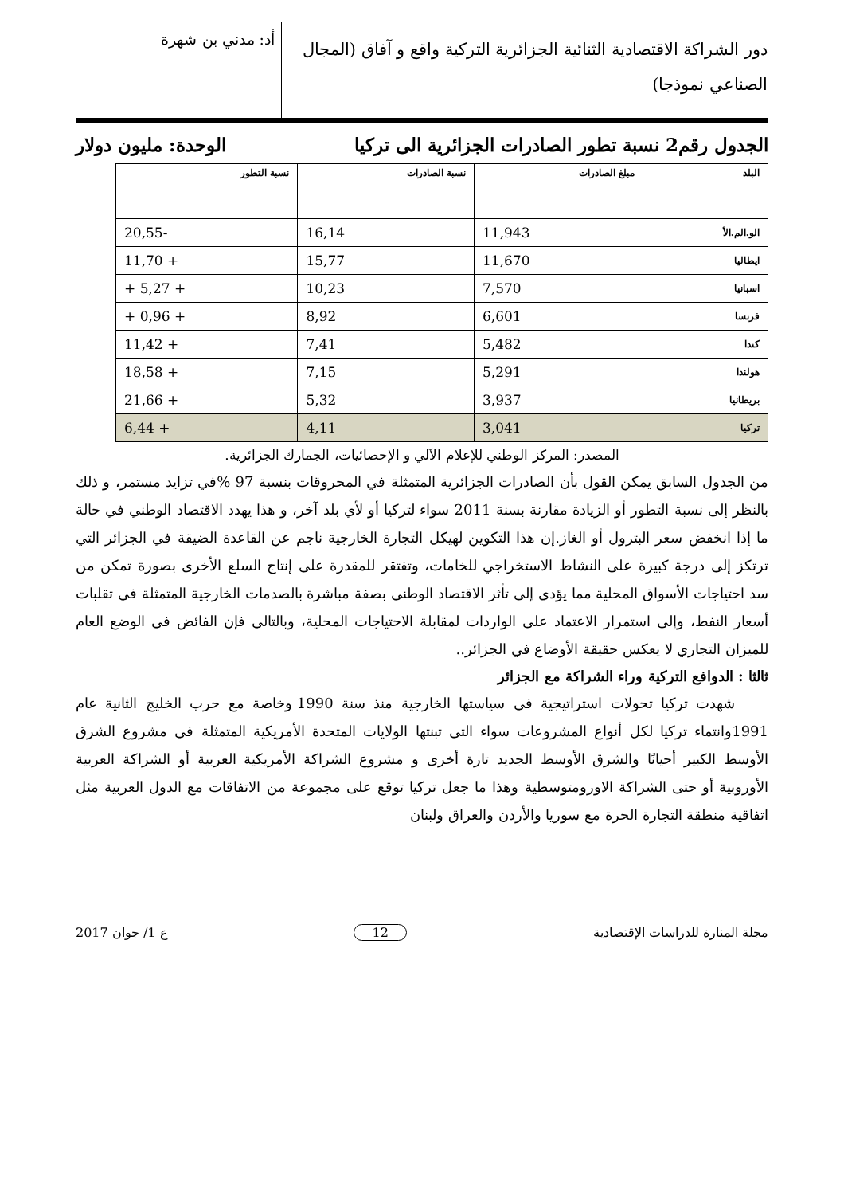دور الشراكة الاقتصادية الثنائية الجزائرية التركية واقع و آفاق (المجال الصناعي نموذجا)
أد: مدني بن شهرة
الجدول رقم2 نسبة تطور الصادرات الجزائرية الى تركيا الوحدة: مليون دولار
| البلد | مبلغ الصادرات | نسبة الصادرات | نسبة التطور |
| --- | --- | --- | --- |
| الو.الم.الأ | 11,943 | 16,14 | -20,55 |
| ايطاليا | 11,670 | 15,77 | + 11,70 |
| اسبانيا | 7,570 | 10,23 | + 5,27 + |
| فرنسا | 6,601 | 8,92 | + 0,96 + |
| كندا | 5,482 | 7,41 | + 11,42 |
| هولندا | 5,291 | 7,15 | + 18,58 |
| بريطانيا | 3,937 | 5,32 | + 21,66 |
| تركيا | 3,041 | 4,11 | + 6,44 |
المصدر: المركز الوطني للإعلام الآلي و الإحصائيات، الجمارك الجزائرية.
من الجدول السابق يمكن القول بأن الصادرات الجزائرية المتمثلة في المحروقات بنسبة 97 %في تزايد مستمر، و ذلك بالنظر إلى نسبة التطور أو الزيادة مقارنة بسنة 2011 سواء لتركيا أو لأي بلد آخر، و هذا يهدد الاقتصاد الوطني في حالة ما إذا انخفض سعر البترول أو الغاز.إن هذا التكوين لهيكل التجارة الخارجية ناجم عن القاعدة الضيقة في الجزائر التي ترتكز إلى درجة كبيرة على النشاط الاستخراجي للخامات، وتفتقر للمقدرة على إنتاج السلع الأخرى بصورة تمكن من سد احتياجات الأسواق المحلية مما يؤدي إلى تأثر الاقتصاد الوطني بصفة مباشرة بالصدمات الخارجية المتمثلة في تقلبات أسعار النفط، وإلى استمرار الاعتماد على الواردات لمقابلة الاحتياجات المحلية، وبالتالي فإن الفائض في الوضع العام للميزان التجاري لا يعكس حقيقة الأوضاع في الجزائر..
ثالثا : الدوافع التركية وراء الشراكة مع الجزائر
شهدت تركيا تحولات استراتيجية في سياستها الخارجية منذ سنة 1990 وخاصة مع حرب الخليج الثانية عام 1991وانتماء تركيا لكل أنواع المشروعات سواء التي تبنتها الولايات المتحدة الأمريكية المتمثلة في مشروع الشرق الأوسط الكبير أحيانًا والشرق الأوسط الجديد تارة أخرى و مشروع الشراكة الأمريكية العربية أو الشراكة العربية الأوروبية أو حتى الشراكة الاورومتوسطية وهذا ما جعل تركيا توقع على مجموعة من الاتفاقات مع الدول العربية مثل اتفاقية منطقة التجارة الحرة مع سوريا والأردن والعراق ولبنان
مجلة المنارة للدراسات الإقتصادية 12 ع 1/ جوان 2017